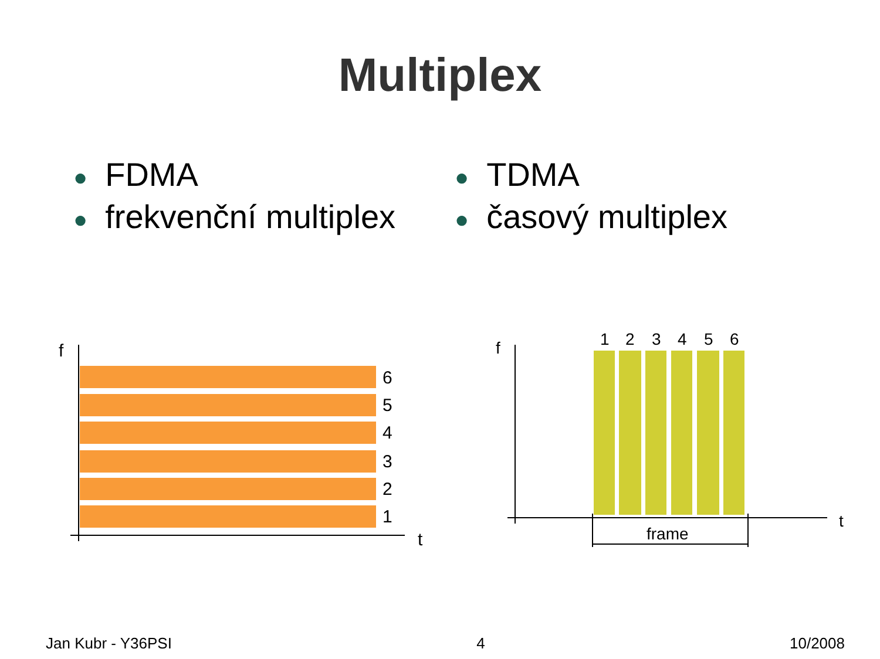Multiplex
● FDMA
● frekvenční multiplex
● TDMA
● časový multiplex
f
t
6
5
4
3
2
1
f
t
1
2
3
4
5
6
frame
Jan Kubr - Y36PSI 4 10/2008